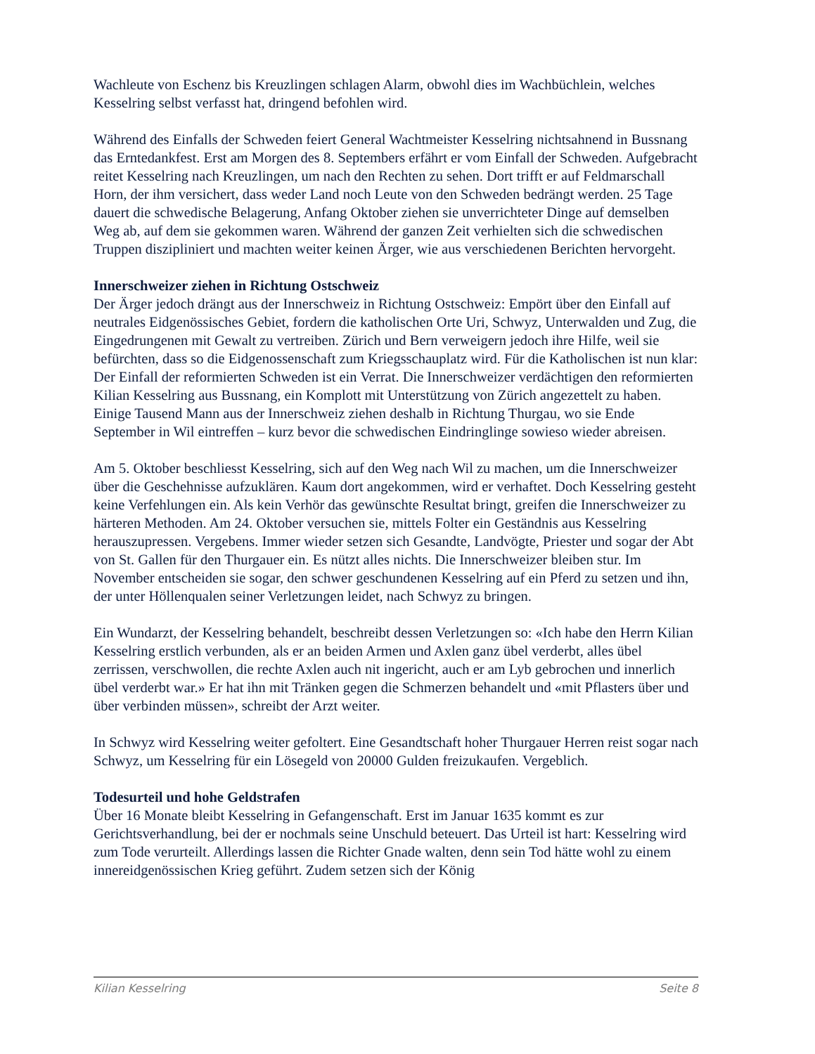Wachleute von Eschenz bis Kreuzlingen schlagen Alarm, obwohl dies im Wachbüchlein, welches Kesselring selbst verfasst hat, dringend befohlen wird.
Während des Einfalls der Schweden feiert General Wachtmeister Kesselring nichtsahnend in Bussnang das Erntedankfest. Erst am Morgen des 8. Septembers erfährt er vom Einfall der Schweden. Aufgebracht reitet Kesselring nach Kreuzlingen, um nach den Rechten zu sehen. Dort trifft er auf Feldmarschall Horn, der ihm versichert, dass weder Land noch Leute von den Schweden bedrängt werden. 25 Tage dauert die schwedische Belagerung, Anfang Oktober ziehen sie unverrichteter Dinge auf demselben Weg ab, auf dem sie gekommen waren. Während der ganzen Zeit verhielten sich die schwedischen Truppen diszipliniert und machten weiter keinen Ärger, wie aus verschiedenen Berichten hervorgeht.
Innerschweizer ziehen in Richtung Ostschweiz
Der Ärger jedoch drängt aus der Innerschweiz in Richtung Ostschweiz: Empört über den Einfall auf neutrales Eidgenössisches Gebiet, fordern die katholischen Orte Uri, Schwyz, Unterwalden und Zug, die Eingedrungenen mit Gewalt zu vertreiben. Zürich und Bern verweigern jedoch ihre Hilfe, weil sie befürchten, dass so die Eidgenossenschaft zum Kriegsschauplatz wird. Für die Katholischen ist nun klar: Der Einfall der reformierten Schweden ist ein Verrat. Die Innerschweizer verdächtigen den reformierten Kilian Kesselring aus Bussnang, ein Komplott mit Unterstützung von Zürich angezettelt zu haben. Einige Tausend Mann aus der Innerschweiz ziehen deshalb in Richtung Thurgau, wo sie Ende September in Wil eintreffen – kurz bevor die schwedischen Eindringlinge sowieso wieder abreisen.
Am 5. Oktober beschliesst Kesselring, sich auf den Weg nach Wil zu machen, um die Innerschweizer über die Geschehnisse aufzuklären. Kaum dort angekommen, wird er verhaftet. Doch Kesselring gesteht keine Verfehlungen ein. Als kein Verhör das gewünschte Resultat bringt, greifen die Innerschweizer zu härteren Methoden. Am 24. Oktober versuchen sie, mittels Folter ein Geständnis aus Kesselring herauszupressen. Vergebens. Immer wieder setzen sich Gesandte, Landvögte, Priester und sogar der Abt von St. Gallen für den Thurgauer ein. Es nützt alles nichts. Die Innerschweizer bleiben stur. Im November entscheiden sie sogar, den schwer geschundenen Kesselring auf ein Pferd zu setzen und ihn, der unter Höllenqualen seiner Verletzungen leidet, nach Schwyz zu bringen.
Ein Wundarzt, der Kesselring behandelt, beschreibt dessen Verletzungen so: «Ich habe den Herrn Kilian Kesselring erstlich verbunden, als er an beiden Armen und Axlen ganz übel verderbt, alles übel zerrissen, verschwollen, die rechte Axlen auch nit ingericht, auch er am Lyb gebrochen und innerlich übel verderbt war.» Er hat ihn mit Tränken gegen die Schmerzen behandelt und «mit Pflasters über und über verbinden müssen», schreibt der Arzt weiter.
In Schwyz wird Kesselring weiter gefoltert. Eine Gesandtschaft hoher Thurgauer Herren reist sogar nach Schwyz, um Kesselring für ein Lösegeld von 20000 Gulden freizukaufen. Vergeblich.
Todesurteil und hohe Geldstrafen
Über 16 Monate bleibt Kesselring in Gefangenschaft. Erst im Januar 1635 kommt es zur Gerichtsverhandlung, bei der er nochmals seine Unschuld beteuert. Das Urteil ist hart: Kesselring wird zum Tode verurteilt. Allerdings lassen die Richter Gnade walten, denn sein Tod hätte wohl zu einem innereidgenössischen Krieg geführt. Zudem setzen sich der König
Kilian Kesselring Seite 8